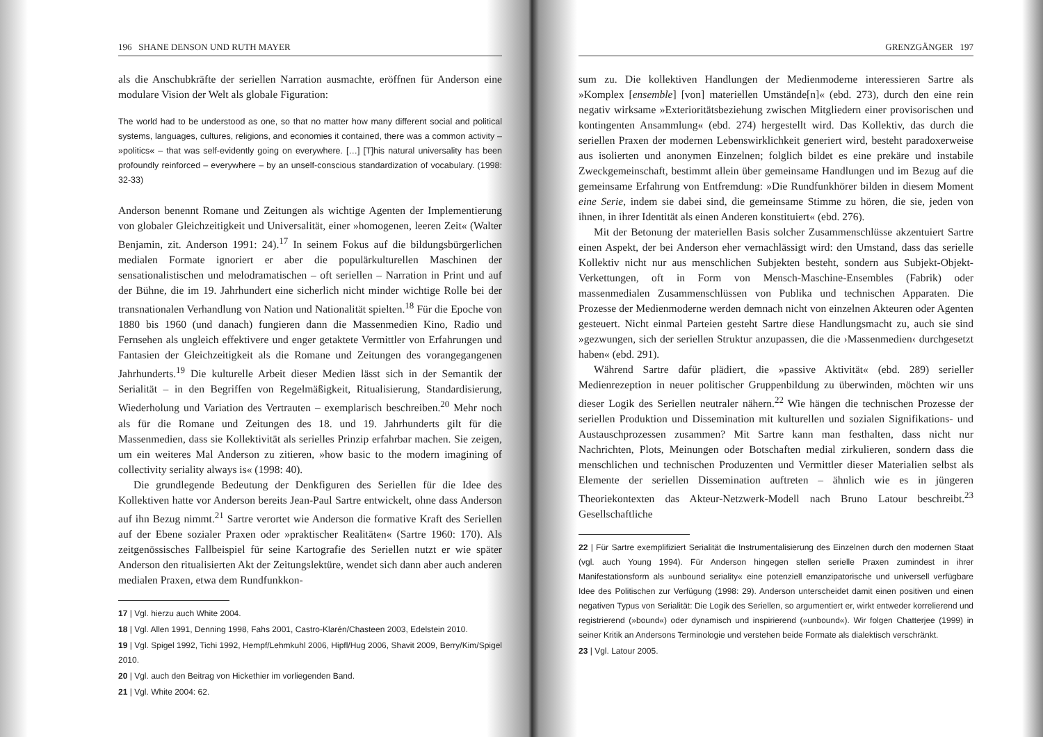196 SHANE DENSON UND RUTH MAYER
als die Anschubkräfte der seriellen Narration ausmachte, eröffnen für Anderson eine modulare Vision der Welt als globale Figuration:
The world had to be understood as one, so that no matter how many different social and political systems, languages, cultures, religions, and economies it contained, there was a common activity – »politics« – that was self-evidently going on everywhere. […] [T]his natural universality has been profoundly reinforced – everywhere – by an unself-conscious standardization of vocabulary. (1998: 32-33)
Anderson benennt Romane und Zeitungen als wichtige Agenten der Implementierung von globaler Gleichzeitigkeit und Universalität, einer »homogenen, leeren Zeit« (Walter Benjamin, zit. Anderson 1991: 24).<sup>17</sup> In seinem Fokus auf die bildungsbürgerlichen medialen Formate ignoriert er aber die populärkulturellen Maschinen der sensationalistischen und melodramatischen – oft seriellen – Narration in Print und auf der Bühne, die im 19. Jahrhundert eine sicherlich nicht minder wichtige Rolle bei der transnationalen Verhandlung von Nation und Nationalität spielten.<sup>18</sup> Für die Epoche von 1880 bis 1960 (und danach) fungieren dann die Massenmedien Kino, Radio und Fernsehen als ungleich effektivere und enger getaktete Vermittler von Erfahrungen und Fantasien der Gleichzeitigkeit als die Romane und Zeitungen des vorangegangenen Jahrhunderts.<sup>19</sup> Die kulturelle Arbeit dieser Medien lässt sich in der Semantik der Serialität – in den Begriffen von Regelmäßigkeit, Ritualisierung, Standardisierung, Wiederholung und Variation des Vertrauten – exemplarisch beschreiben.<sup>20</sup> Mehr noch als für die Romane und Zeitungen des 18. und 19. Jahrhunderts gilt für die Massenmedien, dass sie Kollektivität als serielles Prinzip erfahrbar machen. Sie zeigen, um ein weiteres Mal Anderson zu zitieren, »how basic to the modern imagining of collectivity seriality always is« (1998: 40).
Die grundlegende Bedeutung der Denkfiguren des Seriellen für die Idee des Kollektiven hatte vor Anderson bereits Jean-Paul Sartre entwickelt, ohne dass Anderson auf ihn Bezug nimmt.<sup>21</sup> Sartre verortet wie Anderson die formative Kraft des Seriellen auf der Ebene sozialer Praxen oder »praktischer Realitäten« (Sartre 1960: 170). Als zeitgenössisches Fallbeispiel für seine Kartografie des Seriellen nutzt er wie später Anderson den ritualisierten Akt der Zeitungslektüre, wendet sich dann aber auch anderen medialen Praxen, etwa dem Rundfunkkon-
17 | Vgl. hierzu auch White 2004.
18 | Vgl. Allen 1991, Denning 1998, Fahs 2001, Castro-Klarén/Chasteen 2003, Edelstein 2010.
19 | Vgl. Spigel 1992, Tichi 1992, Hempf/Lehmkuhl 2006, Hipfl/Hug 2006, Shavit 2009, Berry/Kim/Spigel 2010.
20 | Vgl. auch den Beitrag von Hickethier im vorliegenden Band.
21 | Vgl. White 2004: 62.
GRENZGÄNGER 197
sum zu. Die kollektiven Handlungen der Medienmoderne interessieren Sartre als »Komplex [ensemble] [von] materiellen Umstände[n]« (ebd. 273), durch den eine rein negativ wirksame »Exterioritätsbeziehung zwischen Mitgliedern einer provisorischen und kontingenten Ansammlung« (ebd. 274) hergestellt wird. Das Kollektiv, das durch die seriellen Praxen der modernen Lebenswirklichkeit generiert wird, besteht paradoxerweise aus isolierten und anonymen Einzelnen; folglich bildet es eine prekäre und instabile Zweckgemeinschaft, bestimmt allein über gemeinsame Handlungen und im Bezug auf die gemeinsame Erfahrung von Entfremdung: »Die Rundfunkhörer bilden in diesem Moment eine Serie, indem sie dabei sind, die gemeinsame Stimme zu hören, die sie, jeden von ihnen, in ihrer Identität als einen Anderen konstituiert« (ebd. 276).
Mit der Betonung der materiellen Basis solcher Zusammenschlüsse akzentuiert Sartre einen Aspekt, der bei Anderson eher vernachlässigt wird: den Umstand, dass das serielle Kollektiv nicht nur aus menschlichen Subjekten besteht, sondern aus Subjekt-Objekt-Verkettungen, oft in Form von Mensch-Maschine-Ensembles (Fabrik) oder massenmedialen Zusammenschlüssen von Publika und technischen Apparaten. Die Prozesse der Medienmoderne werden demnach nicht von einzelnen Akteuren oder Agenten gesteuert. Nicht einmal Parteien gesteht Sartre diese Handlungsmacht zu, auch sie sind »gezwungen, sich der seriellen Struktur anzupassen, die die ›Massenmedien‹ durchgesetzt haben« (ebd. 291).
Während Sartre dafür plädiert, die »passive Aktivität« (ebd. 289) serieller Medienrezeption in neuer politischer Gruppenbildung zu überwinden, möchten wir uns dieser Logik des Seriellen neutraler nähern.<sup>22</sup> Wie hängen die technischen Prozesse der seriellen Produktion und Dissemination mit kulturellen und sozialen Signifikations- und Austauschprozessen zusammen? Mit Sartre kann man festhalten, dass nicht nur Nachrichten, Plots, Meinungen oder Botschaften medial zirkulieren, sondern dass die menschlichen und technischen Produzenten und Vermittler dieser Materialien selbst als Elemente der seriellen Dissemination auftreten – ähnlich wie es in jüngeren Theoriekontexten das Akteur-Netzwerk-Modell nach Bruno Latour beschreibt.<sup>23</sup> Gesellschaftliche
22 | Für Sartre exemplifiziert Serialität die Instrumentalisierung des Einzelnen durch den modernen Staat (vgl. auch Young 1994). Für Anderson hingegen stellen serielle Praxen zumindest in ihrer Manifestationsform als »unbound seriality« eine potenziell emanzipatorische und universell verfügbare Idee des Politischen zur Verfügung (1998: 29). Anderson unterscheidet damit einen positiven und einen negativen Typus von Serialität: Die Logik des Seriellen, so argumentiert er, wirkt entweder korrelierend und registrierend (»bound«) oder dynamisch und inspirierend (»unbound«). Wir folgen Chatterjee (1999) in seiner Kritik an Andersons Terminologie und verstehen beide Formate als dialektisch verschränkt.
23 | Vgl. Latour 2005.